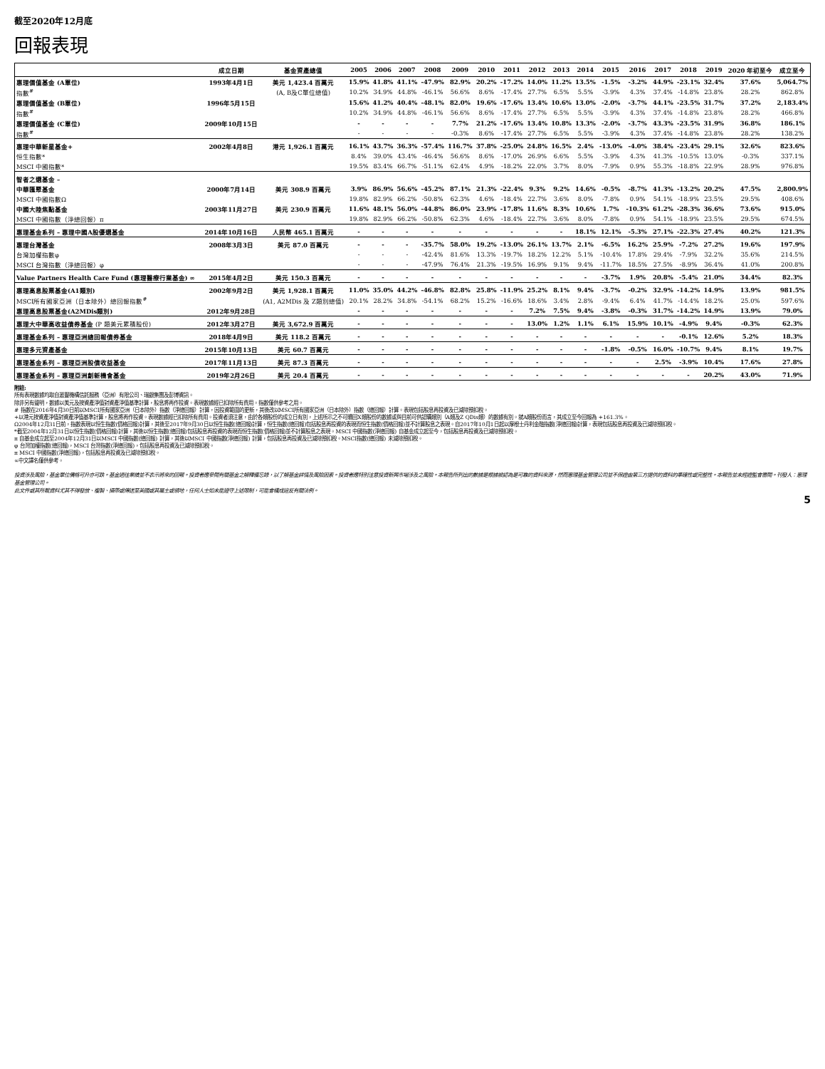截至2020年12月底
回報表現
| | 成立日期 | 基金資產總值 | 2005 | 2006 | 2007 | 2008 | 2009 | 2010 | 2011 | 2012 | 2013 | 2014 | 2015 | 2016 | 2017 | 2018 | 2019 | 2020 年初至今 | 成立至今 |
| --- | --- | --- | --- | --- | --- | --- | --- | --- | --- | --- | --- | --- | --- | --- | --- | --- | --- | --- | --- |
| 惠理價值基金 (A單位) | 1993年4月1日 | 美元 1,423.4 百萬元 | 15.9% | 41.8% | 41.1% | -47.9% | 82.9% | 20.2% | -17.2% | 14.0% | 11.2% | 13.5% | -1.5% | -3.2% | 44.9% | -23.1% | 32.4% | 37.6% | 5,064.7% |
| 指數<sup>#</sup> | | (A, B及C單位總值) | 10.2% | 34.9% | 44.8% | -46.1% | 56.6% | 8.6% | -17.4% | 27.7% | 6.5% | 5.5% | -3.9% | 4.3% | 37.4% | -14.8% | 23.8% | 28.2% | 862.8% |
| 惠理價值基金 (B單位) | 1996年5月15日 | | 15.6% | 41.2% | 40.4% | -48.1% | 82.0% | 19.6% | -17.6% | 13.4% | 10.6% | 13.0% | -2.0% | -3.7% | 44.1% | -23.5% | 31.7% | 37.2% | 2,183.4% |
| 指數<sup>#</sup> | | | 10.2% | 34.9% | 44.8% | -46.1% | 56.6% | 8.6% | -17.4% | 27.7% | 6.5% | 5.5% | -3.9% | 4.3% | 37.4% | -14.8% | 23.8% | 28.2% | 466.8% |
| 惠理價值基金 (C單位) | 2009年10月15日 | | - | - | - | - | 7.7% | 21.2% | -17.6% | 13.4% | 10.8% | 13.3% | -2.0% | -3.7% | 43.3% | -23.5% | 31.9% | 36.8% | 186.1% |
| 指數<sup>#</sup> | | | - | - | - | - | -0.3% | 8.6% | -17.4% | 27.7% | 6.5% | 5.5% | -3.9% | 4.3% | 37.4% | -14.8% | 23.8% | 28.2% | 138.2% |
| 惠理中華新星基金+ | 2002年4月8日 | 港元 1,926.1 百萬元 | 16.1% | 43.7% | 36.3% | -57.4% | 116.7% | 37.8% | -25.0% | 24.8% | 16.5% | 2.4% | -13.0% | -4.0% | 38.4% | -23.4% | 29.1% | 32.6% | 823.6% |
| 恒生指數* | | | 8.4% | 39.0% | 43.4% | -46.4% | 56.6% | 8.6% | -17.0% | 26.9% | 6.6% | 5.5% | -3.9% | 4.3% | 41.3% | -10.5% | 13.0% | -0.3% | 337.1% |
| MSCI 中國指數* | | | 19.5% | 83.4% | 66.7% | -51.1% | 62.4% | 4.9% | -18.2% | 22.0% | 3.7% | 8.0% | -7.9% | 0.9% | 55.3% | -18.8% | 22.9% | 28.9% | 976.8% |
| 智者之選基金 – | | | | | | | | | | | | | | | | | | | |
| 中華匯聚基金 | 2000年7月14日 | 美元 308.9 百萬元 | 3.9% | 86.9% | 56.6% | -45.2% | 87.1% | 21.3% | -22.4% | 9.3% | 9.2% | 14.6% | -0.5% | -8.7% | 41.3% | -13.2% | 20.2% | 47.5% | 2,800.9% |
| MSCI 中國指數Ω | | | 19.8% | 82.9% | 66.2% | -50.8% | 62.3% | 4.6% | -18.4% | 22.7% | 3.6% | 8.0% | -7.8% | 0.9% | 54.1% | -18.9% | 23.5% | 29.5% | 408.6% |
| 中國大陸焦點基金 | 2003年11月27日 | 美元 230.9 百萬元 | 11.6% | 48.1% | 56.0% | -44.8% | 86.0% | 23.9% | -17.8% | 11.6% | 8.3% | 10.6% | 1.7% | -10.3% | 61.2% | -28.3% | 36.6% | 73.6% | 915.0% |
| MSCI 中國指數（淨總回報）π | | | 19.8% | 82.9% | 66.2% | -50.8% | 62.3% | 4.6% | -18.4% | 22.7% | 3.6% | 8.0% | -7.8% | 0.9% | 54.1% | -18.9% | 23.5% | 29.5% | 674.5% |
| 惠理基金系列 – 惠理中國A股優選基金 | 2014年10月16日 | 人民幣 465.1 百萬元 | - | - | - | - | - | - | - | - | - | 18.1% | 12.1% | -5.3% | 27.1% | -22.3% | 27.4% | 40.2% | 121.3% |
| 惠理台灣基金 | 2008年3月3日 | 美元 87.0 百萬元 | - | - | - | -35.7% | 58.0% | 19.2% | -13.0% | 26.1% | 13.7% | 2.1% | -6.5% | 16.2% | 25.9% | -7.2% | 27.2% | 19.6% | 197.9% |
| 台灣加權指數φ | | | - | - | - | -42.4% | 81.6% | 13.3% | -19.7% | 18.2% | 12.2% | 5.1% | -10.4% | 17.8% | 29.4% | -7.9% | 32.2% | 35.6% | 214.5% |
| MSCI 台灣指數（淨總回報）φ | | | - | - | - | -47.9% | 76.4% | 21.3% | -19.5% | 16.9% | 9.1% | 9.4% | -11.7% | 18.5% | 27.5% | -8.9% | 36.4% | 41.0% | 200.8% |
| Value Partners Health Care Fund (惠理醫療行業基金) ∞ | 2015年4月2日 | 美元 150.3 百萬元 | - | - | - | - | - | - | - | - | - | - | -3.7% | 1.9% | 20.8% | -5.4% | 21.0% | 34.4% | 82.3% |
| 惠理高息股票基金(A1類別) | 2002年9月2日 | 美元 1,928.1 百萬元 | 11.0% | 35.0% | 44.2% | -46.8% | 82.8% | 25.8% | -11.9% | 25.2% | 8.1% | 9.4% | -3.7% | -0.2% | 32.9% | -14.2% | 14.9% | 13.9% | 981.5% |
| MSCI所有國家亞洲（日本除外）總回報指數<sup>#</sup> | | (A1, A2MDis 及 Z類別總值) | 20.1% | 28.2% | 34.8% | -54.1% | 68.2% | 15.2% | -16.6% | 18.6% | 3.4% | 2.8% | -9.4% | 6.4% | 41.7% | -14.4% | 18.2% | 25.0% | 597.6% |
| 惠理高息股票基金(A2MDis類別) | 2012年9月28日 | | - | - | - | - | - | - | - | 7.2% | 7.5% | 9.4% | -3.8% | -0.3% | 31.7% | -14.2% | 14.9% | 13.9% | 79.0% |
| 惠理大中華高收益債券基金 (P 類美元累積股份) | 2012年3月27日 | 美元 3,672.9 百萬元 | - | - | - | - | - | - | - | 13.0% | 1.2% | 1.1% | 6.1% | 15.9% | 10.1% | -4.9% | 9.4% | -0.3% | 62.3% |
| 惠理基金系列 – 惠理亞洲總回報債券基金 | 2018年4月9日 | 美元 118.2 百萬元 | - | - | - | - | - | - | - | - | - | - | - | - | - | -0.1% | 12.6% | 5.2% | 18.3% |
| 惠理多元資產基金 | 2015年10月13日 | 美元 60.7 百萬元 | - | - | - | - | - | - | - | - | - | - | -1.8% | -0.5% | 16.0% | -10.7% | 9.4% | 8.1% | 19.7% |
| 惠理基金系列 – 惠理亞洲股債收益基金 | 2017年11月13日 | 美元 87.3 百萬元 | - | - | - | - | - | - | - | - | - | - | - | - | 2.5% | -3.9% | 10.4% | 17.6% | 27.8% |
| 惠理基金系列 – 惠理亞洲創新機會基金 | 2019年2月26日 | 美元 20.4 百萬元 | - | - | - | - | - | - | - | - | - | - | - | - | - | - | 20.2% | 43.0% | 71.9% |
附註:
所有表現數據均取自滙豐機構信託服務（亞洲）有限公司、瑞銀集團及彭博資訊。
除非另有聲明，數據以美元及按資產淨值對資產淨值基準計算，股息將再作投資。表現數據經已扣除所有費用。指數僅供參考之用。
# 指數在2016年4月30日前以MSCI所有國家亞洲（日本除外）指數（淨總回報）計算，因投資範圍的更新，其後改以MSCI所有國家亞洲（日本除外）指數（總回報）計算。表現包括股息再投資及已減除預扣稅。
+以港元按資產淨值對資產淨值基準計算，股息將再作投資。表現數據經已扣除所有費用。投資者須注意，由於各類股份的成立日有別，上述所示之不可贖回X類股份的數據或與目前可供認購類別（A類及Z QDis類）的數據有別。就A類股份而言，其成立至今回報為 +161.3%。
Ω2004年12月31日前，指數表現以恒生指數(價格回報)計算，其後至2017年9月30日以恒生指數(總回報)計算，恒生指數(總回報)包括股息再投資的表現而恒生指數(價格回報)並不計算股息之表現。自2017年10月1日起以摩根士丹利金融指數(淨總回報)計算，表現包括股息再投資及已減除預扣稅。
*截至2004年12月31日以恒生指數(價格回報)計算，其後以恒生指數(總回報)包括股息再投資的表現而恒生指數(價格回報)並不計算股息之表現。MSCI 中國指數(淨總回報) 自基金成立起至今，包括股息再投資及已減除預扣稅。
π 自基金成立起至2004年12月31日以MSCI 中國指數(總回報) 計算，其後以MSCI 中國指數(淨總回報) 計算，包括股息再投資及已減除預扣稅。MSCI指數(總回報) 未減除預扣稅。
φ 台灣加權指數(總回報)，MSCI 台灣指數(淨總回報)，包括股息再投資及已減除預扣稅。
π MSCI 中國指數(淨總回報)，包括股息再投資及已減除預扣稅。
∞中文譯名僅供參考。
投資涉及風險，基金單位價格可升亦可跌。基金過往業績並不表示將來的回報。投資者應參閱有關基金之解釋備忘錄，以了解基金詳情及風險因素。投資者應特別注意投資新興市場涉及之風險。本報告所列出的數據是根據被認為是可靠的資料來源，然而惠理基金管理公司並不保證由第三方提供的資料的準確性或完整性。本報告並未經證監會審閱。刊發人：惠理基金管理公司。
此文件或其所載資料尤其不得發放、複製、攝帶或傳送至美國或其屬土或領地，任何人士如未能遵守上述限制，可能會構成違反有關法例。
5